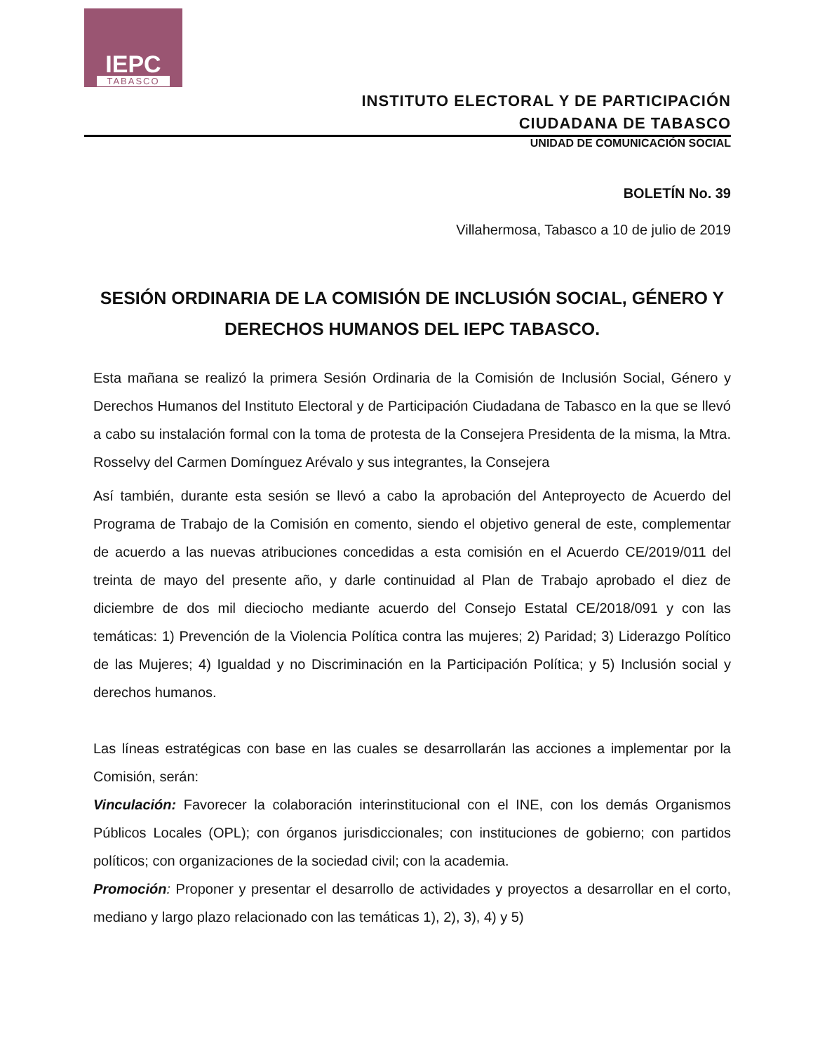IEPC
TABASCO
INSTITUTO ELECTORAL Y DE PARTICIPACIÓN
CIUDADANA DE TABASCO
UNIDAD DE COMUNICACIÓN SOCIAL
BOLETÍN No. 39
Villahermosa, Tabasco a 10 de julio de 2019
SESIÓN ORDINARIA DE LA COMISIÓN DE INCLUSIÓN SOCIAL, GÉNERO Y DERECHOS HUMANOS DEL IEPC TABASCO.
Esta mañana se realizó la primera Sesión Ordinaria de la Comisión de Inclusión Social, Género y Derechos Humanos del Instituto Electoral y de Participación Ciudadana de Tabasco en la que se llevó a cabo su instalación formal con la toma de protesta de la Consejera Presidenta de la misma, la Mtra. Rosselvy del Carmen Domínguez Arévalo y sus integrantes, la Consejera
Así también, durante esta sesión se llevó a cabo la aprobación del Anteproyecto de Acuerdo del Programa de Trabajo de la Comisión en comento, siendo el objetivo general de este, complementar de acuerdo a las nuevas atribuciones concedidas a esta comisión en el Acuerdo CE/2019/011 del treinta de mayo del presente año, y darle continuidad al Plan de Trabajo aprobado el diez de diciembre de dos mil dieciocho mediante acuerdo del Consejo Estatal CE/2018/091 y con las temáticas: 1) Prevención de la Violencia Política contra las mujeres; 2) Paridad; 3) Liderazgo Político de las Mujeres; 4) Igualdad y no Discriminación en la Participación Política; y 5) Inclusión social y derechos humanos.
Las líneas estratégicas con base en las cuales se desarrollarán las acciones a implementar por la Comisión, serán:
Vinculación: Favorecer la colaboración interinstitucional con el INE, con los demás Organismos Públicos Locales (OPL); con órganos jurisdiccionales; con instituciones de gobierno; con partidos políticos; con organizaciones de la sociedad civil; con la academia.
Promoción: Proponer y presentar el desarrollo de actividades y proyectos a desarrollar en el corto, mediano y largo plazo relacionado con las temáticas 1), 2), 3), 4) y 5)